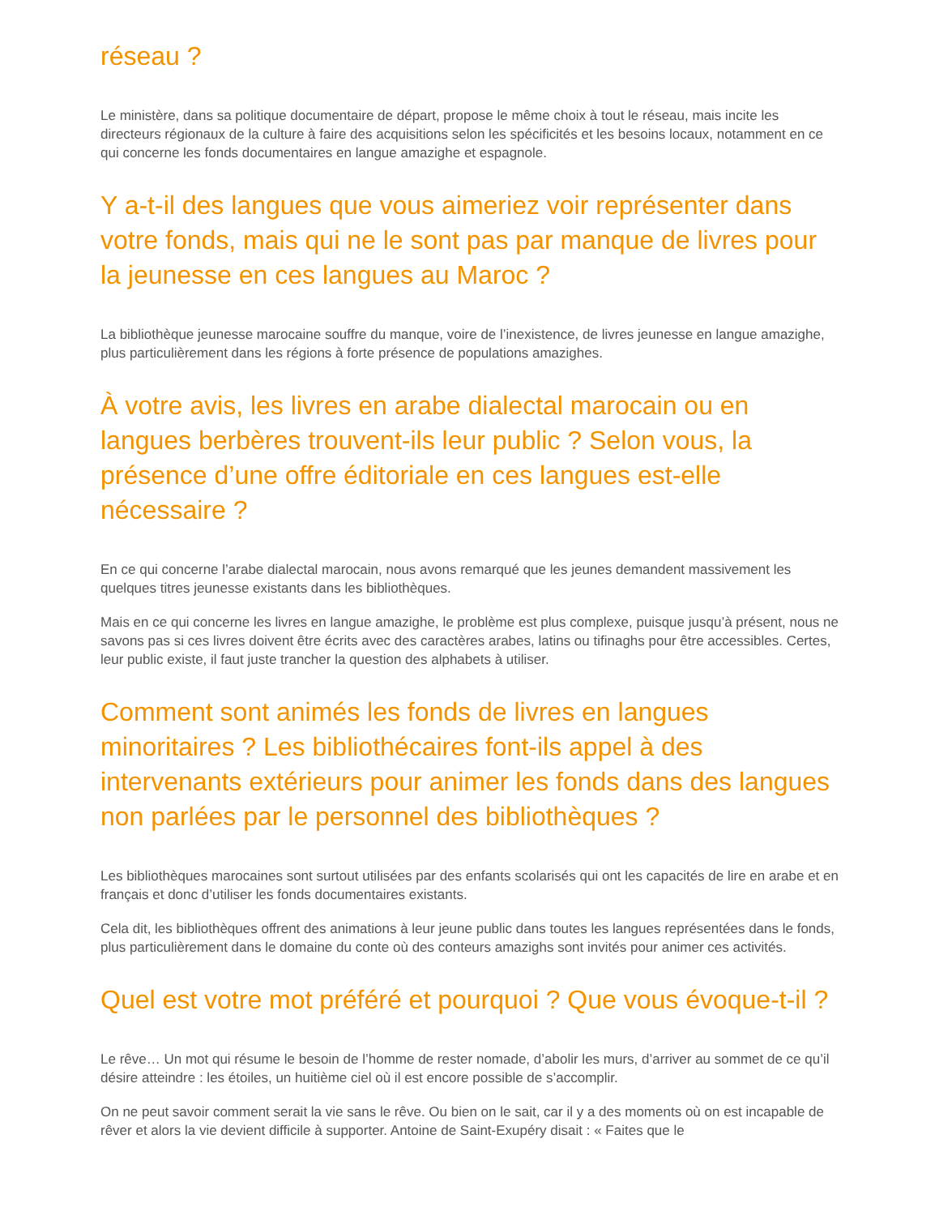réseau ?
Le ministère, dans sa politique documentaire de départ, propose le même choix à tout le réseau, mais incite les directeurs régionaux de la culture à faire des acquisitions selon les spécificités et les besoins locaux, notamment en ce qui concerne les fonds documentaires en langue amazighe et espagnole.
Y a-t-il des langues que vous aimeriez voir représenter dans votre fonds, mais qui ne le sont pas par manque de livres pour la jeunesse en ces langues au Maroc ?
La bibliothèque jeunesse marocaine souffre du manque, voire de l’inexistence, de livres jeunesse en langue amazighe, plus particulièrement dans les régions à forte présence de populations amazighes.
À votre avis, les livres en arabe dialectal marocain ou en langues berbères trouvent-ils leur public ? Selon vous, la présence d’une offre éditoriale en ces langues est-elle nécessaire ?
En ce qui concerne l’arabe dialectal marocain, nous avons remarqué que les jeunes demandent massivement les quelques titres jeunesse existants dans les bibliothèques.
Mais en ce qui concerne les livres en langue amazighe, le problème est plus complexe, puisque jusqu’à présent, nous ne savons pas si ces livres doivent être écrits avec des caractères arabes, latins ou tifinaghs pour être accessibles. Certes, leur public existe, il faut juste trancher la question des alphabets à utiliser.
Comment sont animés les fonds de livres en langues minoritaires ? Les bibliothécaires font-ils appel à des intervenants extérieurs pour animer les fonds dans des langues non parlées par le personnel des bibliothèques ?
Les bibliothèques marocaines sont surtout utilisées par des enfants scolarisés qui ont les capacités de lire en arabe et en français et donc d’utiliser les fonds documentaires existants.
Cela dit, les bibliothèques offrent des animations à leur jeune public dans toutes les langues représentées dans le fonds, plus particulièrement dans le domaine du conte où des conteurs amazighs sont invités pour animer ces activités.
Quel est votre mot préféré et pourquoi ? Que vous évoque-t-il ?
Le rêve… Un mot qui résume le besoin de l’homme de rester nomade, d’abolir les murs, d’arriver au sommet de ce qu’il désire atteindre : les étoiles, un huitième ciel où il est encore possible de s’accomplir.
On ne peut savoir comment serait la vie sans le rêve. Ou bien on le sait, car il y a des moments où on est incapable de rêver et alors la vie devient difficile à supporter. Antoine de Saint-Exupéry disait : « Faites que le